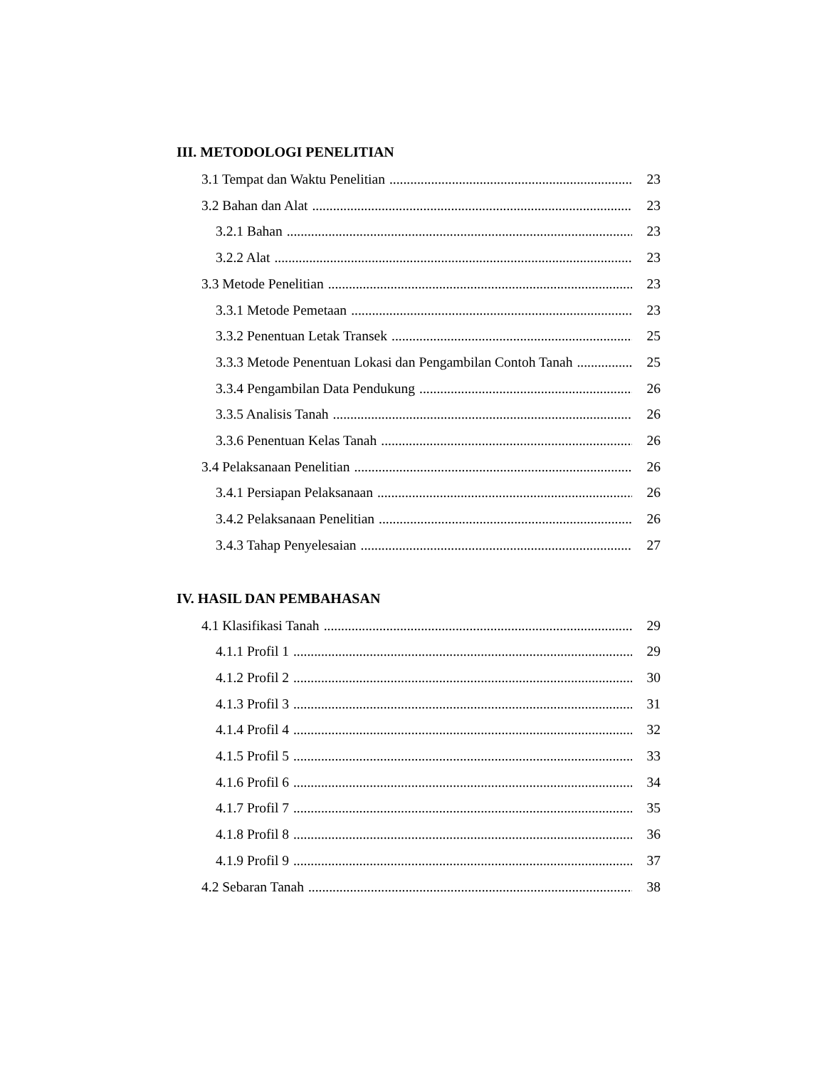III. METODOLOGI PENELITIAN
3.1 Tempat dan Waktu Penelitian 23
3.2 Bahan dan Alat 23
3.2.1 Bahan 23
3.2.2 Alat 23
3.3 Metode Penelitian 23
3.3.1 Metode Pemetaan 23
3.3.2 Penentuan Letak Transek 25
3.3.3 Metode Penentuan Lokasi dan Pengambilan Contoh Tanah 25
3.3.4 Pengambilan Data Pendukung 26
3.3.5 Analisis Tanah 26
3.3.6 Penentuan Kelas Tanah 26
3.4 Pelaksanaan Penelitian 26
3.4.1 Persiapan Pelaksanaan 26
3.4.2 Pelaksanaan Penelitian 26
3.4.3 Tahap Penyelesaian 27
IV. HASIL DAN PEMBAHASAN
4.1 Klasifikasi Tanah 29
4.1.1 Profil 1 29
4.1.2 Profil 2 30
4.1.3 Profil 3 31
4.1.4 Profil 4 32
4.1.5 Profil 5 33
4.1.6 Profil 6 34
4.1.7 Profil 7 35
4.1.8 Profil 8 36
4.1.9 Profil 9 37
4.2 Sebaran Tanah 38